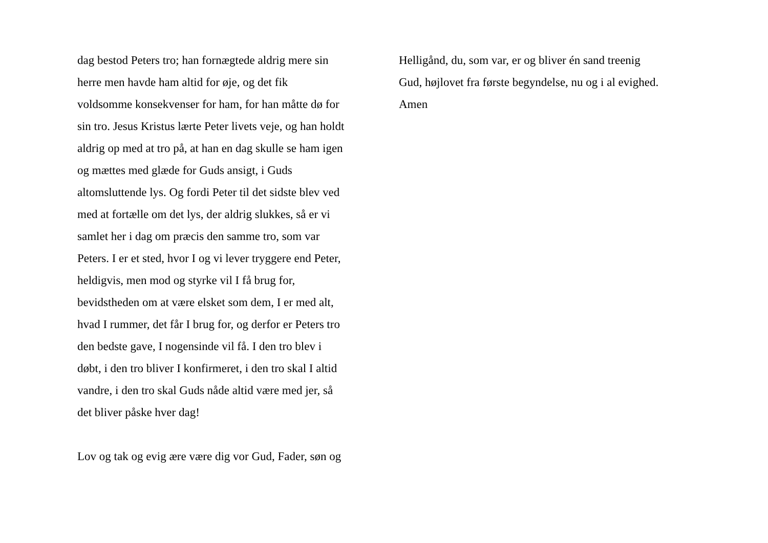dag bestod Peters tro; han fornægtede aldrig mere sin
herre men havde ham altid for øje, og det fik
voldsomme konsekvenser for ham, for han måtte dø for
sin tro. Jesus Kristus lærte Peter livets veje, og han holdt
aldrig op med at tro på, at han en dag skulle se ham igen
og mættes med glæde for Guds ansigt, i Guds
altomsluttende lys. Og fordi Peter til det sidste blev ved
med at fortælle om det lys, der aldrig slukkes, så er vi
samlet her i dag om præcis den samme tro, som var
Peters. I er et sted, hvor I og vi lever tryggere end Peter,
heldigvis, men mod og styrke vil I få brug for,
bevidstheden om at være elsket som dem, I er med alt,
hvad I rummer, det får I brug for, og derfor er Peters tro
den bedste gave, I nogensinde vil få. I den tro blev i
døbt, i den tro bliver I konfirmeret, i den tro skal I altid
vandre, i den tro skal Guds nåde altid være med jer, så
det bliver påske hver dag!
Lov og tak og evig ære være dig vor Gud, Fader, søn og
Helligånd, du, som var, er og bliver én sand treenig
Gud, højlovet fra første begyndelse, nu og i al evighed.
Amen